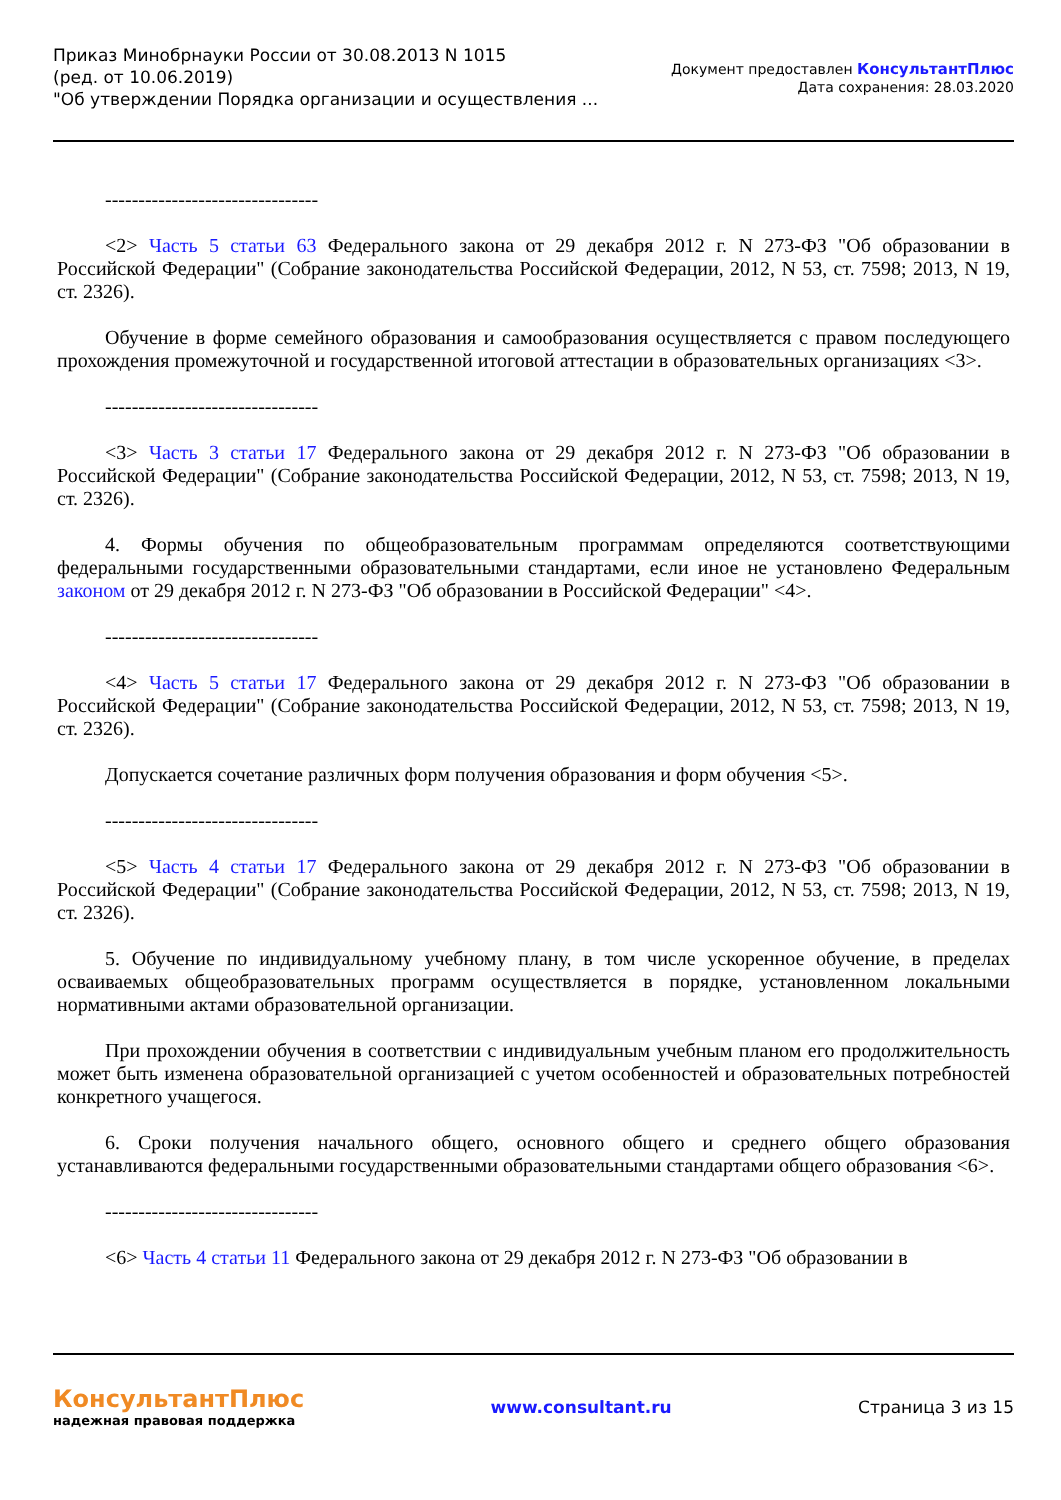Приказ Минобрнауки России от 30.08.2013 N 1015
(ред. от 10.06.2019)
"Об утверждении Порядка организации и осуществления ...
Документ предоставлен КонсультантПлюс
Дата сохранения: 28.03.2020
--------------------------------
<2> Часть 5 статьи 63 Федерального закона от 29 декабря 2012 г. N 273-ФЗ "Об образовании в Российской Федерации" (Собрание законодательства Российской Федерации, 2012, N 53, ст. 7598; 2013, N 19, ст. 2326).
Обучение в форме семейного образования и самообразования осуществляется с правом последующего прохождения промежуточной и государственной итоговой аттестации в образовательных организациях <3>.
--------------------------------
<3> Часть 3 статьи 17 Федерального закона от 29 декабря 2012 г. N 273-ФЗ "Об образовании в Российской Федерации" (Собрание законодательства Российской Федерации, 2012, N 53, ст. 7598; 2013, N 19, ст. 2326).
4. Формы обучения по общеобразовательным программам определяются соответствующими федеральными государственными образовательными стандартами, если иное не установлено Федеральным законом от 29 декабря 2012 г. N 273-ФЗ "Об образовании в Российской Федерации" <4>.
--------------------------------
<4> Часть 5 статьи 17 Федерального закона от 29 декабря 2012 г. N 273-ФЗ "Об образовании в Российской Федерации" (Собрание законодательства Российской Федерации, 2012, N 53, ст. 7598; 2013, N 19, ст. 2326).
Допускается сочетание различных форм получения образования и форм обучения <5>.
--------------------------------
<5> Часть 4 статьи 17 Федерального закона от 29 декабря 2012 г. N 273-ФЗ "Об образовании в Российской Федерации" (Собрание законодательства Российской Федерации, 2012, N 53, ст. 7598; 2013, N 19, ст. 2326).
5. Обучение по индивидуальному учебному плану, в том числе ускоренное обучение, в пределах осваиваемых общеобразовательных программ осуществляется в порядке, установленном локальными нормативными актами образовательной организации.
При прохождении обучения в соответствии с индивидуальным учебным планом его продолжительность может быть изменена образовательной организацией с учетом особенностей и образовательных потребностей конкретного учащегося.
6. Сроки получения начального общего, основного общего и среднего общего образования устанавливаются федеральными государственными образовательными стандартами общего образования <6>.
--------------------------------
<6> Часть 4 статьи 11 Федерального закона от 29 декабря 2012 г. N 273-ФЗ "Об образовании в
КонсультантПлюс
надежная правовая поддержка
www.consultant.ru Страница 3 из 15